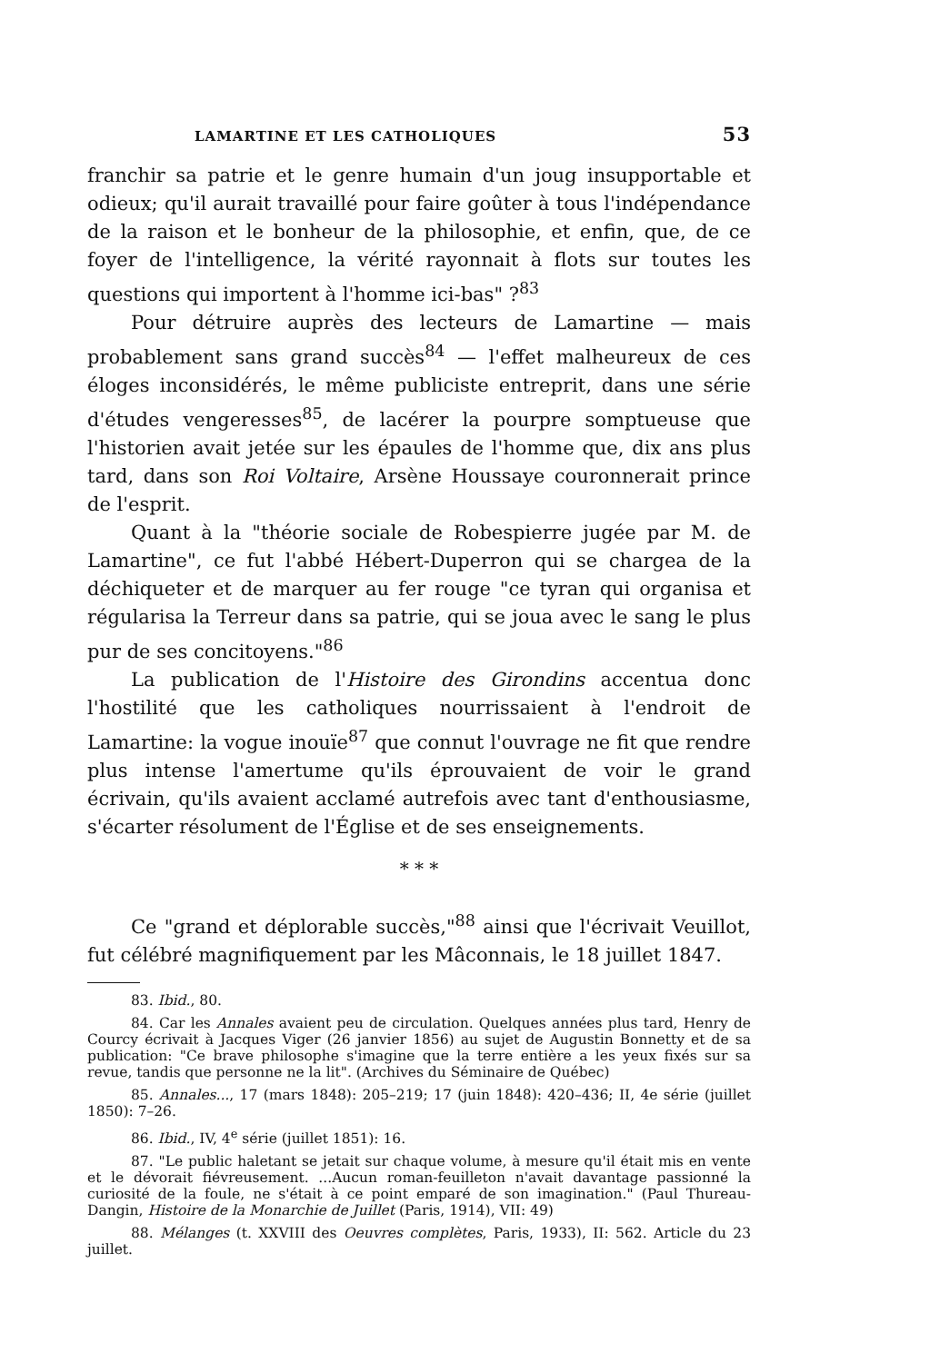LAMARTINE ET LES CATHOLIQUES 53
franchir sa patrie et le genre humain d'un joug insupportable et odieux; qu'il aurait travaillé pour faire goûter à tous l'indépendance de la raison et le bonheur de la philosophie, et enfin, que, de ce foyer de l'intelligence, la vérité rayonnait à flots sur toutes les questions qui importent à l'homme ici-bas" ?<sup>83</sup>
Pour détruire auprès des lecteurs de Lamartine — mais probablement sans grand succès<sup>84</sup> — l'effet malheureux de ces éloges inconsidérés, le même publiciste entreprit, dans une série d'études vengeresses<sup>85</sup>, de lacérer la pourpre somptueuse que l'historien avait jetée sur les épaules de l'homme que, dix ans plus tard, dans son Roi Voltaire, Arsène Houssaye couronnerait prince de l'esprit.
Quant à la "théorie sociale de Robespierre jugée par M. de Lamartine", ce fut l'abbé Hébert-Duperron qui se chargea de la déchiqueter et de marquer au fer rouge "ce tyran qui organisa et régularisa la Terreur dans sa patrie, qui se joua avec le sang le plus pur de ses concitoyens."<sup>86</sup>
La publication de l'Histoire des Girondins accentua donc l'hostilité que les catholiques nourrissaient à l'endroit de Lamartine: la vogue inouïe<sup>87</sup> que connut l'ouvrage ne fit que rendre plus intense l'amertume qu'ils éprouvaient de voir le grand écrivain, qu'ils avaient acclamé autrefois avec tant d'enthousiasme, s'écarter résolument de l'Église et de ses enseignements.
* * *
Ce "grand et déplorable succès,"<sup>88</sup> ainsi que l'écrivait Veuillot, fut célébré magnifiquement par les Mâconnais, le 18 juillet 1847.
83. Ibid., 80.
84. Car les Annales avaient peu de circulation. Quelques années plus tard, Henry de Courcy écrivait à Jacques Viger (26 janvier 1856) au sujet de Augustin Bonnetty et de sa publication: "Ce brave philosophe s'imagine que la terre entière a les yeux fixés sur sa revue, tandis que personne ne la lit". (Archives du Séminaire de Québec)
85. Annales..., 17 (mars 1848): 205–219; 17 (juin 1848): 420–436; II, 4e série (juillet 1850): 7–26.
86. Ibid., IV, 4<sup>e</sup> série (juillet 1851): 16.
87. "Le public haletant se jetait sur chaque volume, à mesure qu'il était mis en vente et le dévorait fiévreusement. ...Aucun roman-feuilleton n'avait davantage passionné la curiosité de la foule, ne s'était à ce point emparé de son imagination." (Paul Thureau-Dangin, Histoire de la Monarchie de Juillet (Paris, 1914), VII: 49)
88. Mélanges (t. XXVIII des Oeuvres complètes, Paris, 1933), II: 562. Article du 23 juillet.